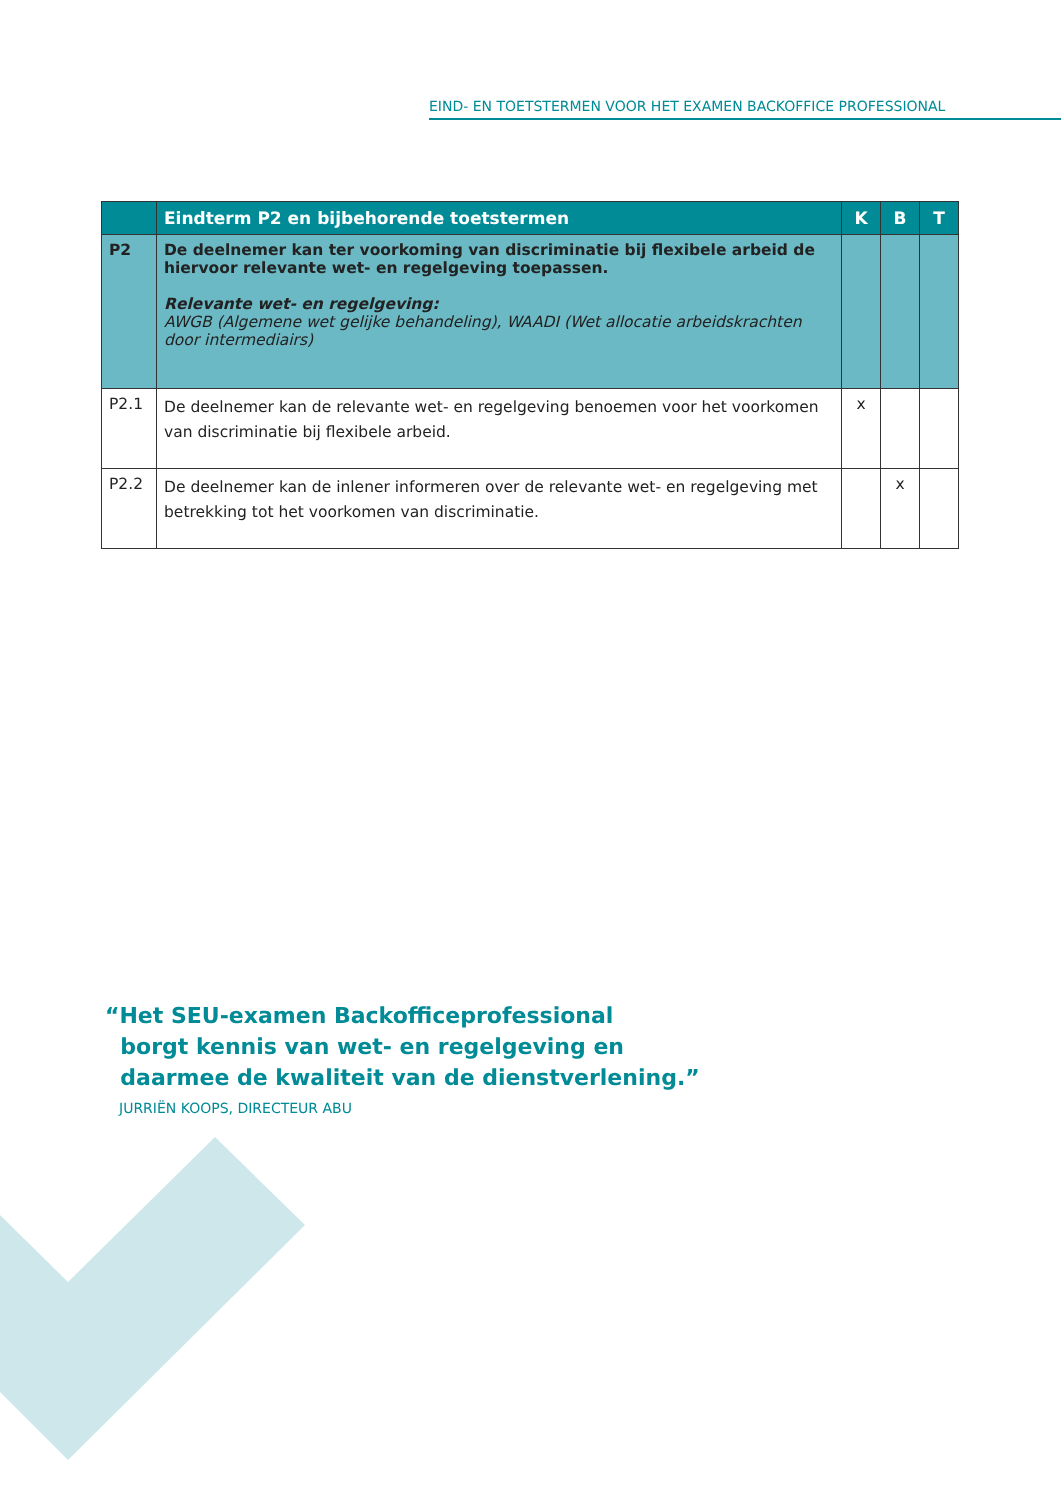EIND- EN TOETSTERMEN VOOR HET EXAMEN BACKOFFICE PROFESSIONAL
| | Eindterm P2 en bijbehorende toetstermen | K | B | T |
| --- | --- | --- | --- | --- |
| P2 | De deelnemer kan ter voorkoming van discriminatie bij flexibele arbeid de hiervoor relevante wet- en regelgeving toepassen. Relevante wet- en regelgeving: AWGB (Algemene wet gelijke behandeling), WAADI (Wet allocatie arbeidskrachten door intermediairs) | | | |
| P2.1 | De deelnemer kan de relevante wet- en regelgeving benoemen voor het voorkomen van discriminatie bij flexibele arbeid. | x | | |
| P2.2 | De deelnemer kan de inlener informeren over de relevante wet- en regelgeving met betrekking tot het voorkomen van discriminatie. | | x | |
“Het SEU-examen Backofficeprofessional
borgt kennis van wet- en regelgeving en
daarmee de kwaliteit van de dienstverlening.”
JURRIËN KOOPS, DIRECTEUR ABU